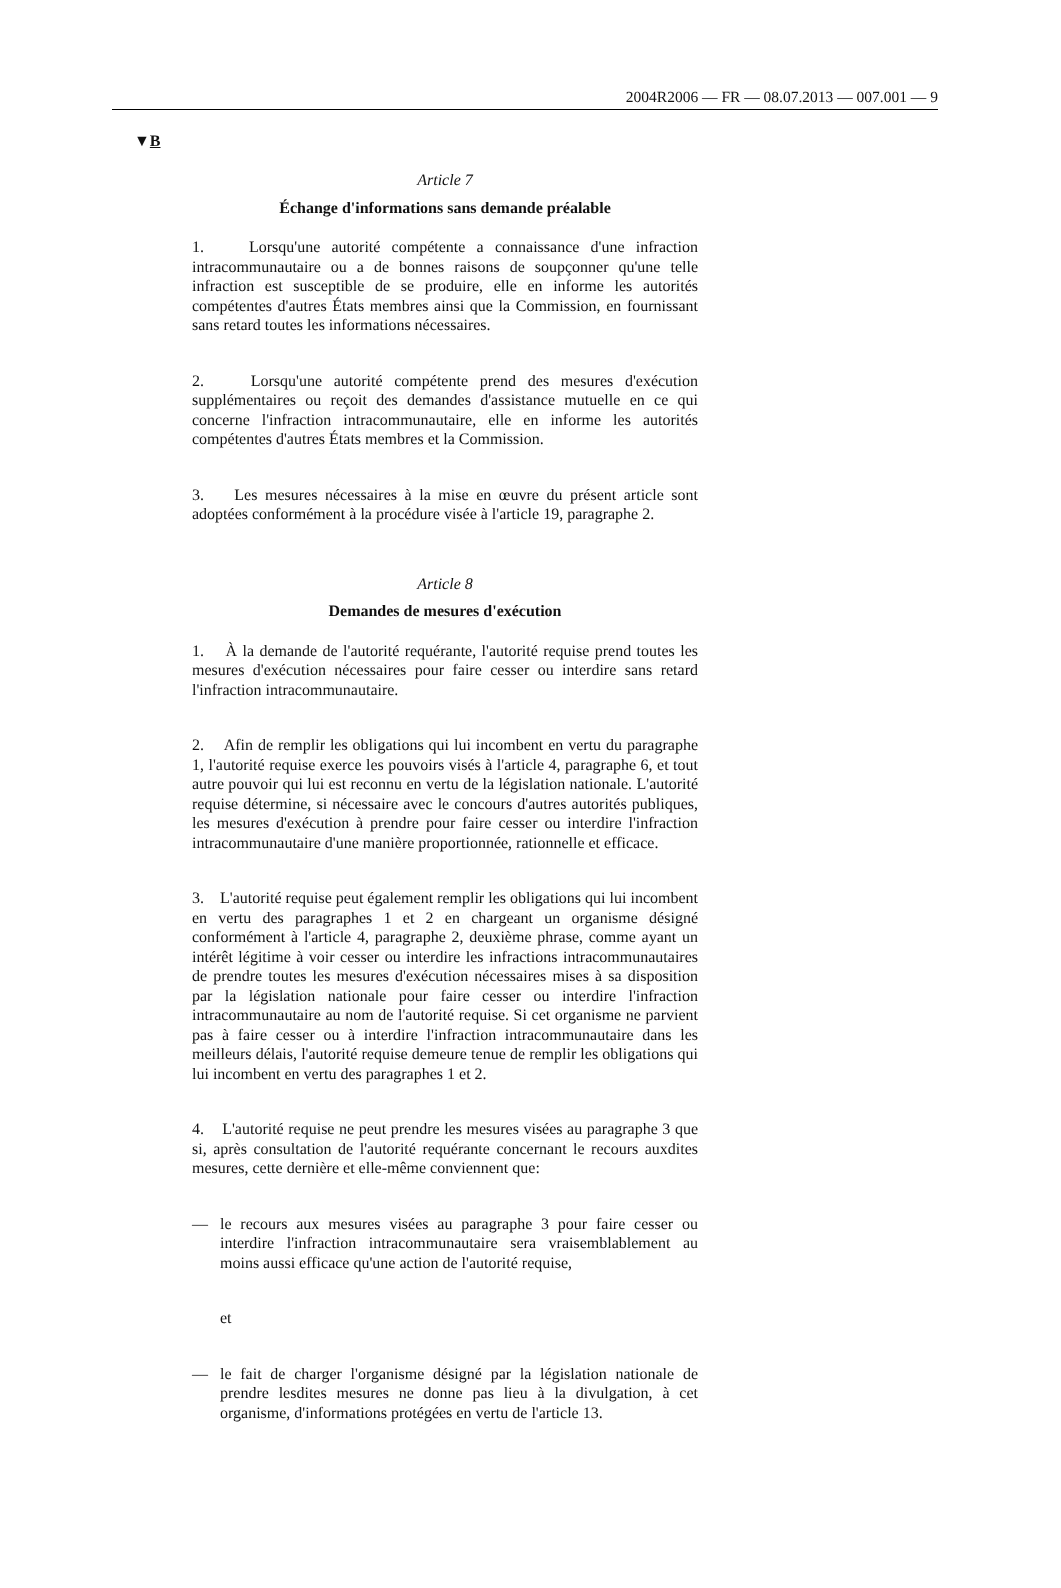2004R2006 — FR — 08.07.2013 — 007.001 — 9
▼B
Article 7
Échange d'informations sans demande préalable
1. Lorsqu'une autorité compétente a connaissance d'une infraction intracommunautaire ou a de bonnes raisons de soupçonner qu'une telle infraction est susceptible de se produire, elle en informe les autorités compétentes d'autres États membres ainsi que la Commission, en fournissant sans retard toutes les informations nécessaires.
2. Lorsqu'une autorité compétente prend des mesures d'exécution supplémentaires ou reçoit des demandes d'assistance mutuelle en ce qui concerne l'infraction intracommunautaire, elle en informe les autorités compétentes d'autres États membres et la Commission.
3. Les mesures nécessaires à la mise en œuvre du présent article sont adoptées conformément à la procédure visée à l'article 19, paragraphe 2.
Article 8
Demandes de mesures d'exécution
1. À la demande de l'autorité requérante, l'autorité requise prend toutes les mesures d'exécution nécessaires pour faire cesser ou interdire sans retard l'infraction intracommunautaire.
2. Afin de remplir les obligations qui lui incombent en vertu du paragraphe 1, l'autorité requise exerce les pouvoirs visés à l'article 4, paragraphe 6, et tout autre pouvoir qui lui est reconnu en vertu de la législation nationale. L'autorité requise détermine, si nécessaire avec le concours d'autres autorités publiques, les mesures d'exécution à prendre pour faire cesser ou interdire l'infraction intracommunautaire d'une manière proportionnée, rationnelle et efficace.
3. L'autorité requise peut également remplir les obligations qui lui incombent en vertu des paragraphes 1 et 2 en chargeant un organisme désigné conformément à l'article 4, paragraphe 2, deuxième phrase, comme ayant un intérêt légitime à voir cesser ou interdire les infractions intracommunautaires de prendre toutes les mesures d'exécution nécessaires mises à sa disposition par la législation nationale pour faire cesser ou interdire l'infraction intracommunautaire au nom de l'autorité requise. Si cet organisme ne parvient pas à faire cesser ou à interdire l'infraction intracommunautaire dans les meilleurs délais, l'autorité requise demeure tenue de remplir les obligations qui lui incombent en vertu des paragraphes 1 et 2.
4. L'autorité requise ne peut prendre les mesures visées au paragraphe 3 que si, après consultation de l'autorité requérante concernant le recours auxdites mesures, cette dernière et elle-même conviennent que:
— le recours aux mesures visées au paragraphe 3 pour faire cesser ou interdire l'infraction intracommunautaire sera vraisemblablement au moins aussi efficace qu'une action de l'autorité requise,
et
— le fait de charger l'organisme désigné par la législation nationale de prendre lesdites mesures ne donne pas lieu à la divulgation, à cet organisme, d'informations protégées en vertu de l'article 13.